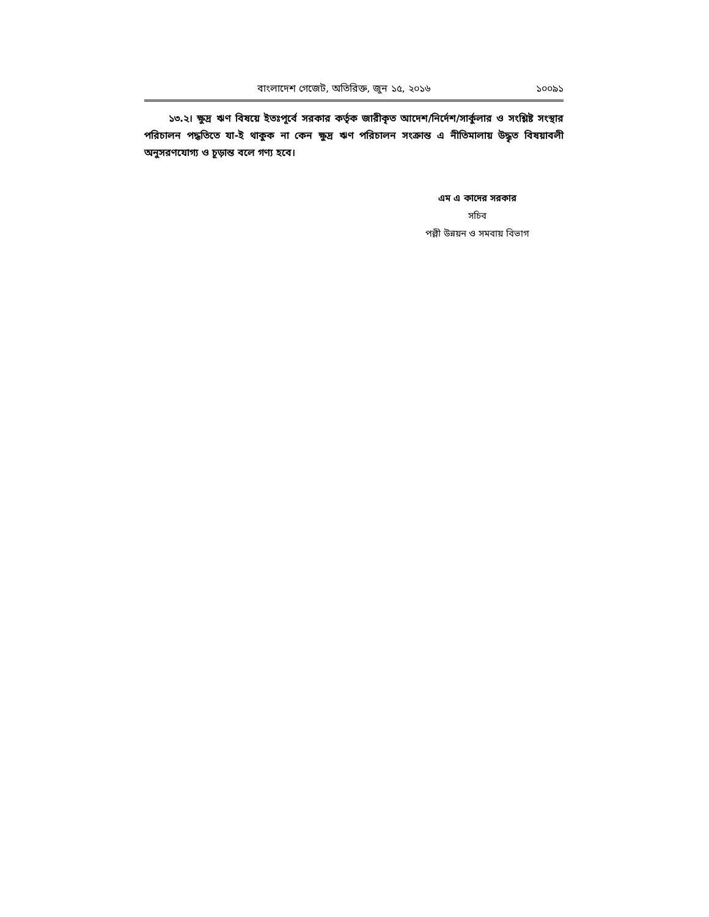বাংলাদেশ গেজেট, অতিরিক্ত, জুন ১৫, ২০১৬ ১০০৯১
১৩.২। ক্ষুদ্র ঋণ বিষয়ে ইতঃপূর্বে সরকার কর্তৃক জারীকৃত আদেশ/নির্দেশ/সার্কুলার ও সংশ্লিষ্ট সংস্থার পরিচালন পদ্ধতিতে যা-ই থাকুক না কেন ক্ষুদ্র ঋণ পরিচালন সংক্রান্ত এ নীতিমালায় উদ্ধৃত বিষয়াবলী অনুসরণযোগ্য ও চূড়ান্ত বলে গণ্য হবে।
এম এ কাদের সরকার
সচিব
পল্লী উন্নয়ন ও সমবায় বিভাগ